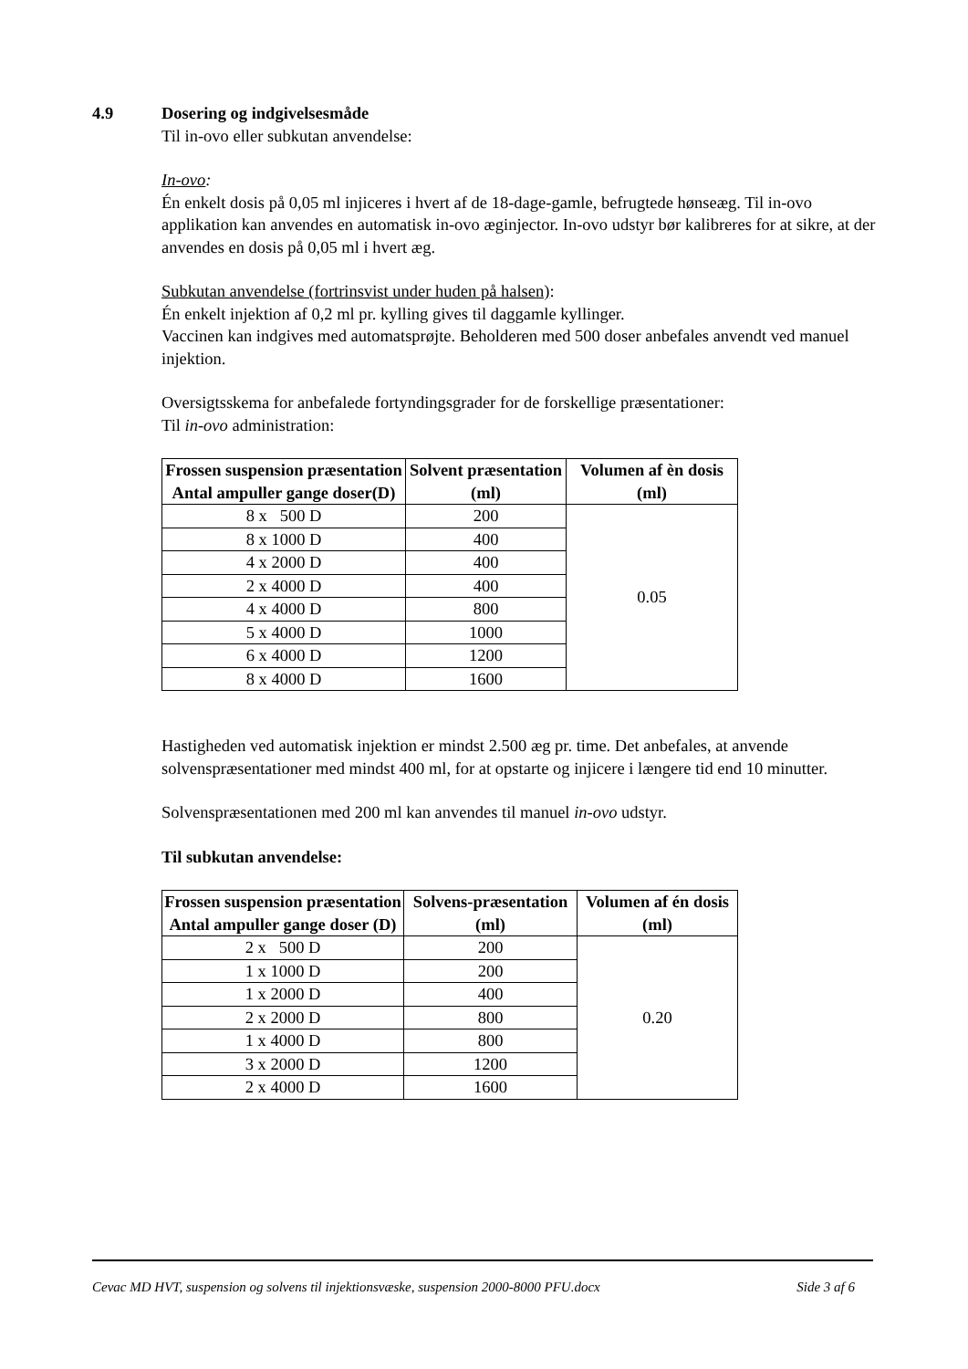4.9 Dosering og indgivelsesmåde
Til in-ovo eller subkutan anvendelse:
In-ovo:
Én enkelt dosis på 0,05 ml injiceres i hvert af de 18-dage-gamle, befrugtede hønseæg. Til in-ovo applikation kan anvendes en automatisk in-ovo æginjector. In-ovo udstyr bør kalibreres for at sikre, at der anvendes en dosis på 0,05 ml i hvert æg.
Subkutan anvendelse (fortrinsvist under huden på halsen):
Én enkelt injektion af 0,2 ml pr. kylling gives til daggamle kyllinger.
Vaccinen kan indgives med automatsprøjte. Beholderen med 500 doser anbefales anvendt ved manuel injektion.
Oversigtsskema for anbefalede fortyndingsgrader for de forskellige præsentationer:
Til in-ovo administration:
| Frossen suspension præsentation Antal ampuller gange doser(D) | Solvent præsentation (ml) | Volumen af èn dosis (ml) |
| --- | --- | --- |
| 8 x 500 D | 200 | 0.05 |
| 8 x 1000 D | 400 | |
| 4 x 2000 D | 400 | |
| 2 x 4000 D | 400 | |
| 4 x 4000 D | 800 | |
| 5 x 4000 D | 1000 | |
| 6 x 4000 D | 1200 | |
| 8 x 4000 D | 1600 | |
Hastigheden ved automatisk injektion er mindst 2.500 æg pr. time. Det anbefales, at anvende solvenspræsentationer med mindst 400 ml, for at opstarte og injicere i længere tid end 10 minutter.
Solvenspræsentationen med 200 ml kan anvendes til manuel in-ovo udstyr.
Til subkutan anvendelse:
| Frossen suspension præsentation Antal ampuller gange doser (D) | Solvens-præsentation (ml) | Volumen af én dosis (ml) |
| --- | --- | --- |
| 2 x 500 D | 200 | 0.20 |
| 1 x 1000 D | 200 | |
| 1 x 2000 D | 400 | |
| 2 x 2000 D | 800 | |
| 1 x 4000 D | 800 | |
| 3 x 2000 D | 1200 | |
| 2 x 4000 D | 1600 | |
Cevac MD HVT, suspension og solvens til injektionsvæske, suspension 2000-8000 PFU.docx Side 3 af 6